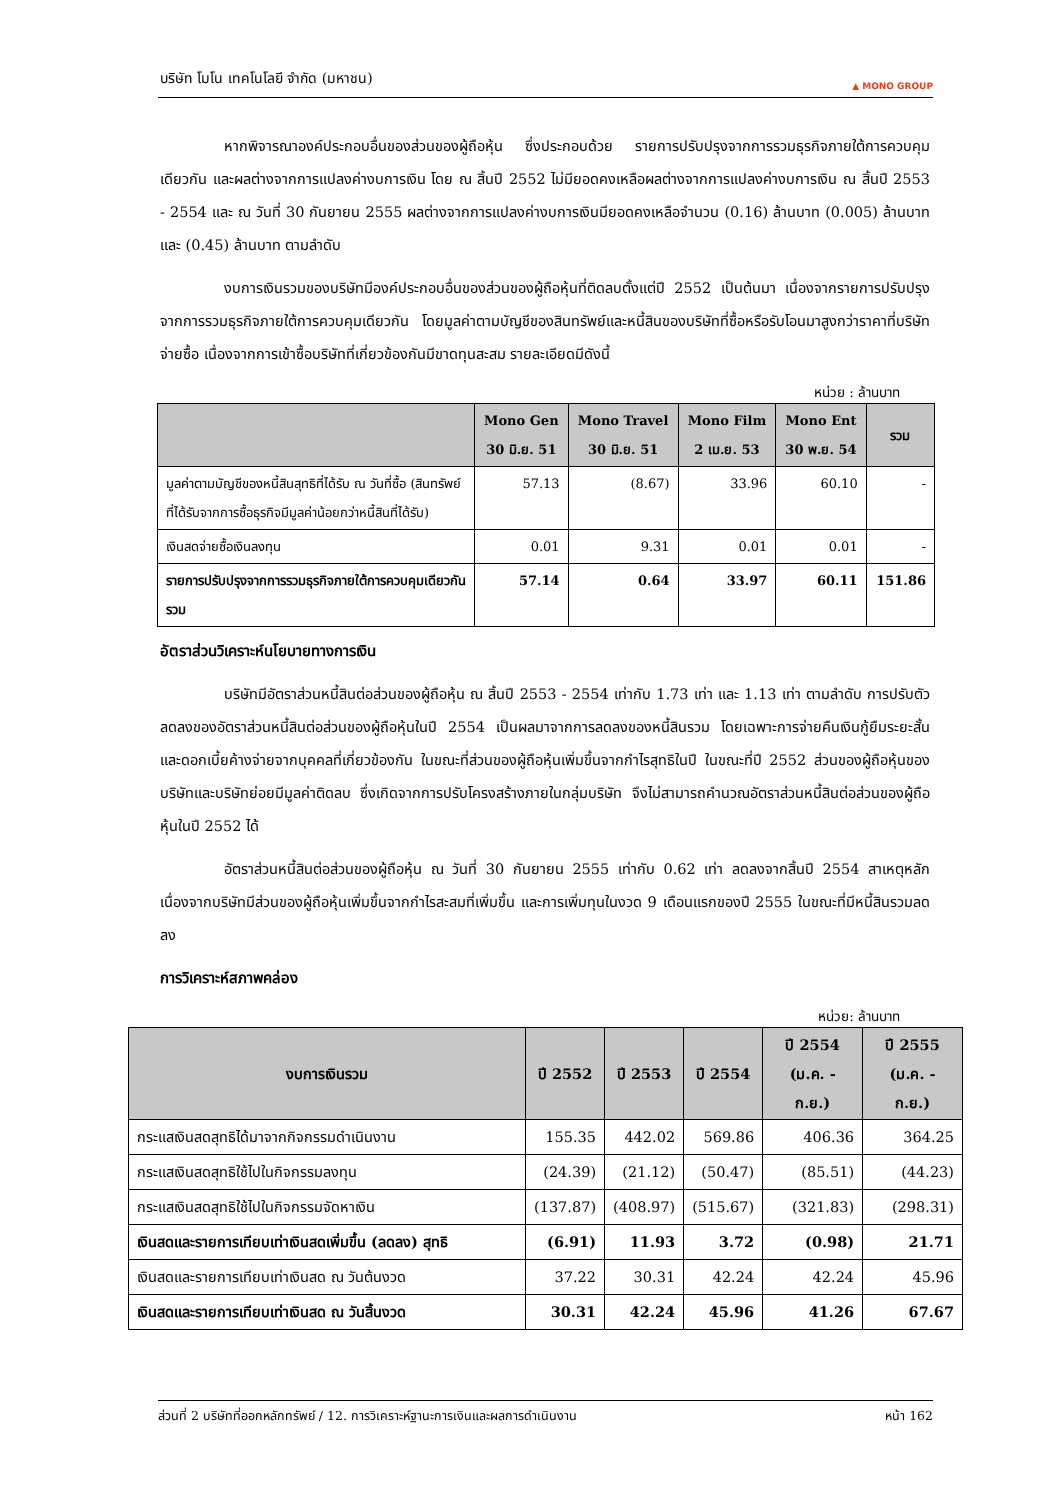บริษัท โมโน เทคโนโลยี จำกัด (มหาชน)
▲ MONO GROUP
หากพิจารณาองค์ประกอบอื่นของส่วนของผู้ถือหุ้น ซึ่งประกอบด้วย รายการปรับปรุงจากการรวมธุรกิจภายใต้การควบคุมเดียวกัน และผลต่างจากการแปลงค่างบการเงิน โดย ณ สิ้นปี 2552 ไม่มียอดคงเหลือผลต่างจากการแปลงค่างบการเงิน ณ สิ้นปี 2553 - 2554 และ ณ วันที่ 30 กันยายน 2555 ผลต่างจากการแปลงค่างบการเงินมียอดคงเหลือจำนวน (0.16) ล้านบาท (0.005) ล้านบาท และ (0.45) ล้านบาท ตามลำดับ
งบการเงินรวมของบริษัทมีองค์ประกอบอื่นของส่วนของผู้ถือหุ้นที่ติดลบตั้งแต่ปี 2552 เป็นต้นมา เนื่องจากรายการปรับปรุงจากการรวมธุรกิจภายใต้การควบคุมเดียวกัน โดยมูลค่าตามบัญชีของสินทรัพย์และหนี้สินของบริษัทที่ซื้อหรือรับโอนมาสูงกว่าราคาที่บริษัทจ่ายซื้อ เนื่องจากการเข้าซื้อบริษัทที่เกี่ยวข้องกันมีขาดทุนสะสม รายละเอียดมีดังนี้
หน่วย : ล้านบาท
| | Mono Gen 30 มิ.ย. 51 | Mono Travel 30 มิ.ย. 51 | Mono Film 2 เม.ย. 53 | Mono Ent 30 พ.ย. 54 | รวม |
| --- | --- | --- | --- | --- | --- |
| มูลค่าตามบัญชีของหนี้สินสุทธิที่ได้รับ ณ วันที่ซื้อ (สินทรัพย์ที่ได้รับจากการซื้อธุรกิจมีมูลค่าน้อยกว่าหนี้สินที่ได้รับ) | 57.13 | (8.67) | 33.96 | 60.10 | - |
| เงินสดจ่ายซื้อเงินลงทุน | 0.01 | 9.31 | 0.01 | 0.01 | - |
| รายการปรับปรุงจากการรวมธุรกิจภายใต้การควบคุมเดียวกันรวม | 57.14 | 0.64 | 33.97 | 60.11 | 151.86 |
อัตราส่วนวิเคราะห์นโยบายทางการเงิน
บริษัทมีอัตราส่วนหนี้สินต่อส่วนของผู้ถือหุ้น ณ สิ้นปี 2553 - 2554 เท่ากับ 1.73 เท่า และ 1.13 เท่า ตามลำดับ การปรับตัวลดลงของอัตราส่วนหนี้สินต่อส่วนของผู้ถือหุ้นในปี 2554 เป็นผลมาจากการลดลงของหนี้สินรวม โดยเฉพาะการจ่ายคืนเงินกู้ยืมระยะสั้นและดอกเบี้ยค้างจ่ายจากบุคคลที่เกี่ยวข้องกัน ในขณะที่ส่วนของผู้ถือหุ้นเพิ่มขึ้นจากกำไรสุทธิในปี ในขณะที่ปี 2552 ส่วนของผู้ถือหุ้นของบริษัทและบริษัทย่อยมีมูลค่าติดลบ ซึ่งเกิดจากการปรับโครงสร้างภายในกลุ่มบริษัท จึงไม่สามารถคำนวณอัตราส่วนหนี้สินต่อส่วนของผู้ถือหุ้นในปี 2552 ได้
อัตราส่วนหนี้สินต่อส่วนของผู้ถือหุ้น ณ วันที่ 30 กันยายน 2555 เท่ากับ 0.62 เท่า ลดลงจากสิ้นปี 2554 สาเหตุหลักเนื่องจากบริษัทมีส่วนของผู้ถือหุ้นเพิ่มขึ้นจากกำไรสะสมที่เพิ่มขึ้น และการเพิ่มทุนในงวด 9 เดือนแรกของปี 2555 ในขณะที่มีหนี้สินรวมลดลง
การวิเคราะห์สภาพคล่อง
หน่วย: ล้านบาท
| งบการเงินรวม | ปี 2552 | ปี 2553 | ปี 2554 | ปี 2554 (ม.ค. - ก.ย.) | ปี 2555 (ม.ค. - ก.ย.) |
| --- | --- | --- | --- | --- | --- |
| กระแสเงินสดสุทธิได้มาจากกิจกรรมดำเนินงาน | 155.35 | 442.02 | 569.86 | 406.36 | 364.25 |
| กระแสเงินสดสุทธิใช้ไปในกิจกรรมลงทุน | (24.39) | (21.12) | (50.47) | (85.51) | (44.23) |
| กระแสเงินสดสุทธิใช้ไปในกิจกรรมจัดหาเงิน | (137.87) | (408.97) | (515.67) | (321.83) | (298.31) |
| เงินสดและรายการเทียบเท่าเงินสดเพิ่มขึ้น (ลดลง) สุทธิ | (6.91) | 11.93 | 3.72 | (0.98) | 21.71 |
| เงินสดและรายการเทียบเท่าเงินสด ณ วันต้นงวด | 37.22 | 30.31 | 42.24 | 42.24 | 45.96 |
| เงินสดและรายการเทียบเท่าเงินสด ณ วันสิ้นงวด | 30.31 | 42.24 | 45.96 | 41.26 | 67.67 |
ส่วนที่ 2 บริษัทที่ออกหลักทรัพย์ / 12. การวิเคราะห์ฐานะการเงินและผลการดำเนินงาน หน้า 162